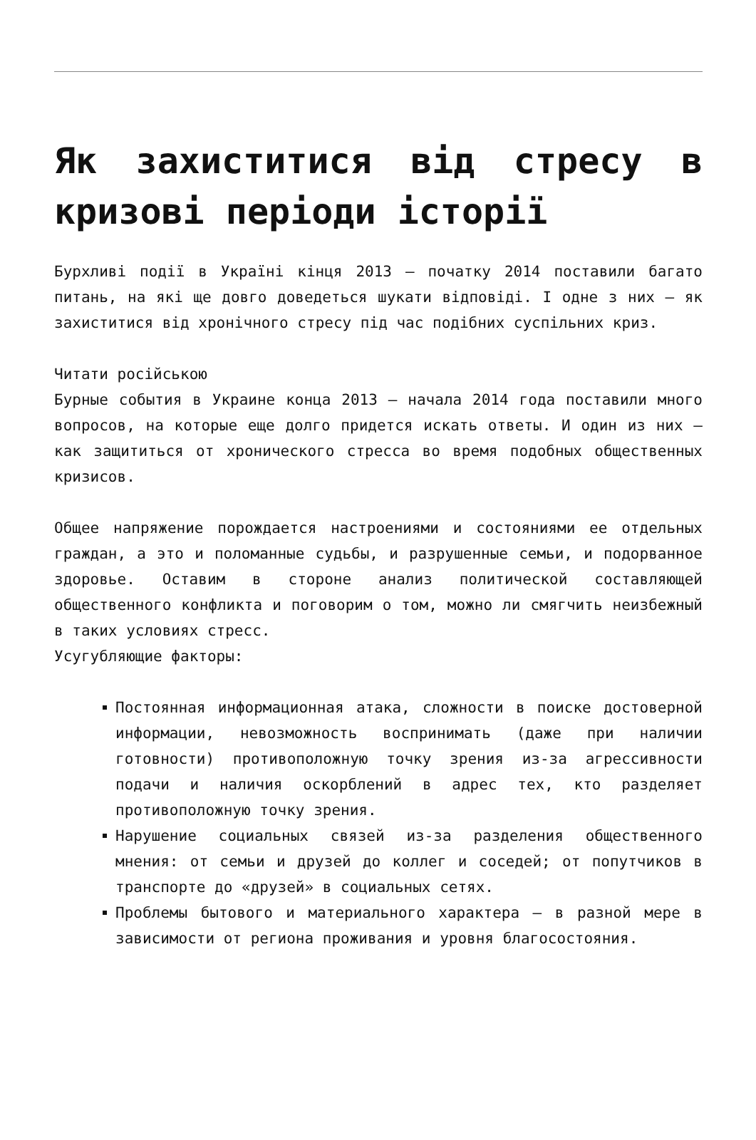Як захиститися від стресу в кризові періоди історії
Бурхливі події в Україні кінця 2013 – початку 2014 поставили багато питань, на які ще довго доведеться шукати відповіді. І одне з них – як захиститися від хронічного стресу під час подібних суспільних криз.
Читати російською
Бурные события в Украине конца 2013 – начала 2014 года поставили много вопросов, на которые еще долго придется искать ответы. И один из них – как защититься от хронического стресса во время подобных общественных кризисов.
Общее напряжение порождается настроениями и состояниями ее отдельных граждан, а это и поломанные судьбы, и разрушенные семьи, и подорванное здоровье. Оставим в стороне анализ политической составляющей общественного конфликта и поговорим о том, можно ли смягчить неизбежный в таких условиях стресс.
Усугубляющие факторы:
Постоянная информационная атака, сложности в поиске достоверной информации, невозможность воспринимать (даже при наличии готовности) противоположную точку зрения из-за агрессивности подачи и наличия оскорблений в адрес тех, кто разделяет противоположную точку зрения.
Нарушение социальных связей из-за разделения общественного мнения: от семьи и друзей до коллег и соседей; от попутчиков в транспорте до «друзей» в социальных сетях.
Проблемы бытового и материального характера – в разной мере в зависимости от региона проживания и уровня благосостояния.